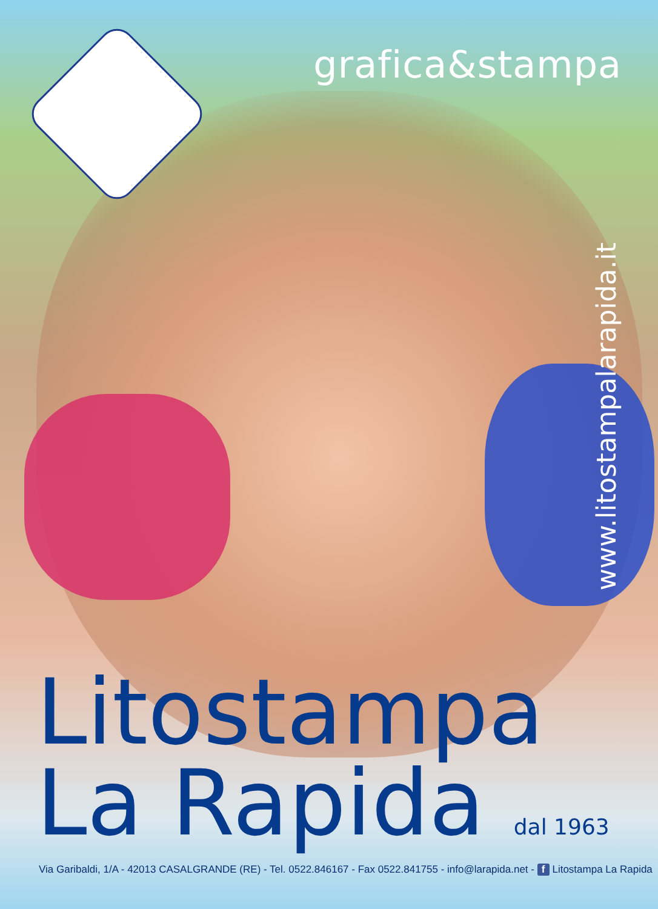grafica&stampa
www.litostampalarapida.it
Litostampa
La Rapida dal 1963
Via Garibaldi, 1/A - 42013 CASALGRANDE (RE) - Tel. 0522.846167 - Fax 0522.841755 - info@larapida.net - f Litostampa La Rapida